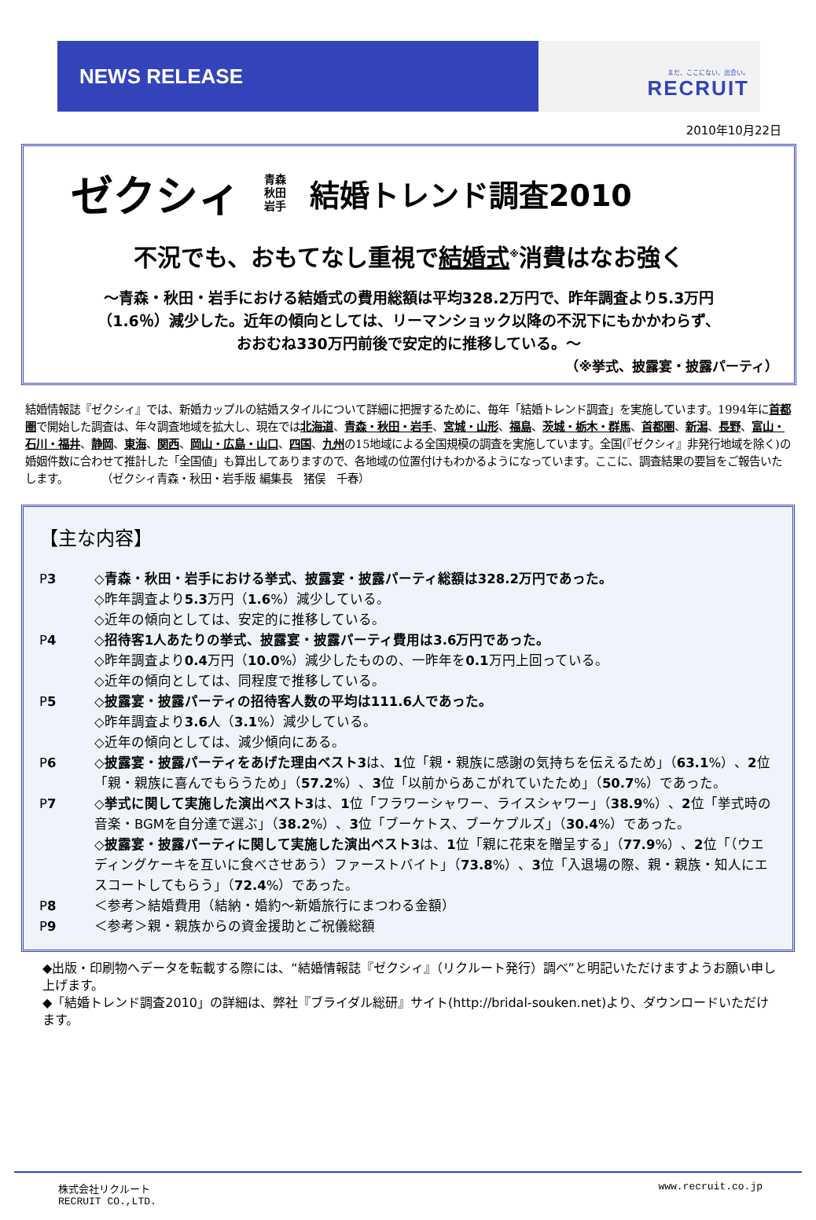NEWS RELEASE
まだ、ここにない、出会い。
RECRUIT
2010年10月22日
ゼクシィ 青森
秋田
岩手 結婚トレンド調査2010
不況でも、おもてなし重視で結婚式<sup>※</sup>消費はなお強く
～青森・秋田・岩手における結婚式の費用総額は平均328.2万円で、昨年調査より5.3万円
（1.6％）減少した。近年の傾向としては、リーマンショック以降の不況下にもかかわらず、
おおむね330万円前後で安定的に推移している。～
（※挙式、披露宴・披露パーティ）
結婚情報誌『ゼクシィ』では、新婚カップルの結婚スタイルについて詳細に把握するために、毎年「結婚トレンド調査」を実施しています。1994年に首都圏で開始した調査は、年々調査地域を拡大し、現在では北海道、青森・秋田・岩手、宮城・山形、福島、茨城・栃木・群馬、首都圏、新潟、長野、富山・石川・福井、静岡、東海、関西、岡山・広島・山口、四国、九州の15地域による全国規模の調査を実施しています。全国(『ゼクシィ』非発行地域を除く)の婚姻件数に合わせて推計した「全国値」も算出してありますので、各地域の位置付けもわかるようになっています。ここに、調査結果の要旨をご報告いたします。　　　　（ゼクシィ青森・秋田・岩手版 編集長　猪俣　千春）
【主な内容】
P3 ◇青森・秋田・岩手における挙式、披露宴・披露パーティ総額は328.2万円であった。
◇昨年調査より5.3万円（1.6%）減少している。
◇近年の傾向としては、安定的に推移している。
P4 ◇招待客1人あたりの挙式、披露宴・披露パーティ費用は3.6万円であった。
◇昨年調査より0.4万円（10.0%）減少したものの、一昨年を0.1万円上回っている。
◇近年の傾向としては、同程度で推移している。
P5 ◇披露宴・披露パーティの招待客人数の平均は111.6人であった。
◇昨年調査より3.6人（3.1%）減少している。
◇近年の傾向としては、減少傾向にある。
P6 ◇披露宴・披露パーティをあげた理由ベスト3は、1位「親・親族に感謝の気持ちを伝えるため」（63.1%）、2位「親・親族に喜んでもらうため」（57.2%）、3位「以前からあこがれていたため」（50.7%）であった。
P7 ◇挙式に関して実施した演出ベスト3は、1位「フラワーシャワー、ライスシャワー」（38.9%）、2位「挙式時の音楽・BGMを自分達で選ぶ」（38.2%）、3位「ブーケトス、ブーケプルズ」（30.4%）であった。
◇披露宴・披露パーティに関して実施した演出ベスト3は、1位「親に花束を贈呈する」（77.9%）、2位「（ウエディングケーキを互いに食べさせあう）ファーストバイト」（73.8%）、3位「入退場の際、親・親族・知人にエスコートしてもらう」（72.4%）であった。
P8 ＜参考＞結婚費用（結納・婚約～新婚旅行にまつわる金額）
P9 ＜参考＞親・親族からの資金援助とご祝儀総額
◆出版・印刷物へデータを転載する際には、“結婚情報誌『ゼクシィ』（リクルート発行）調べ”と明記いただけますようお願い申し上げます。
◆「結婚トレンド調査2010」の詳細は、弊社『ブライダル総研』サイト(http://bridal-souken.net)より、ダウンロードいただけます。
株式会社リクルート
RECRUIT CO.,LTD. www.recruit.co.jp